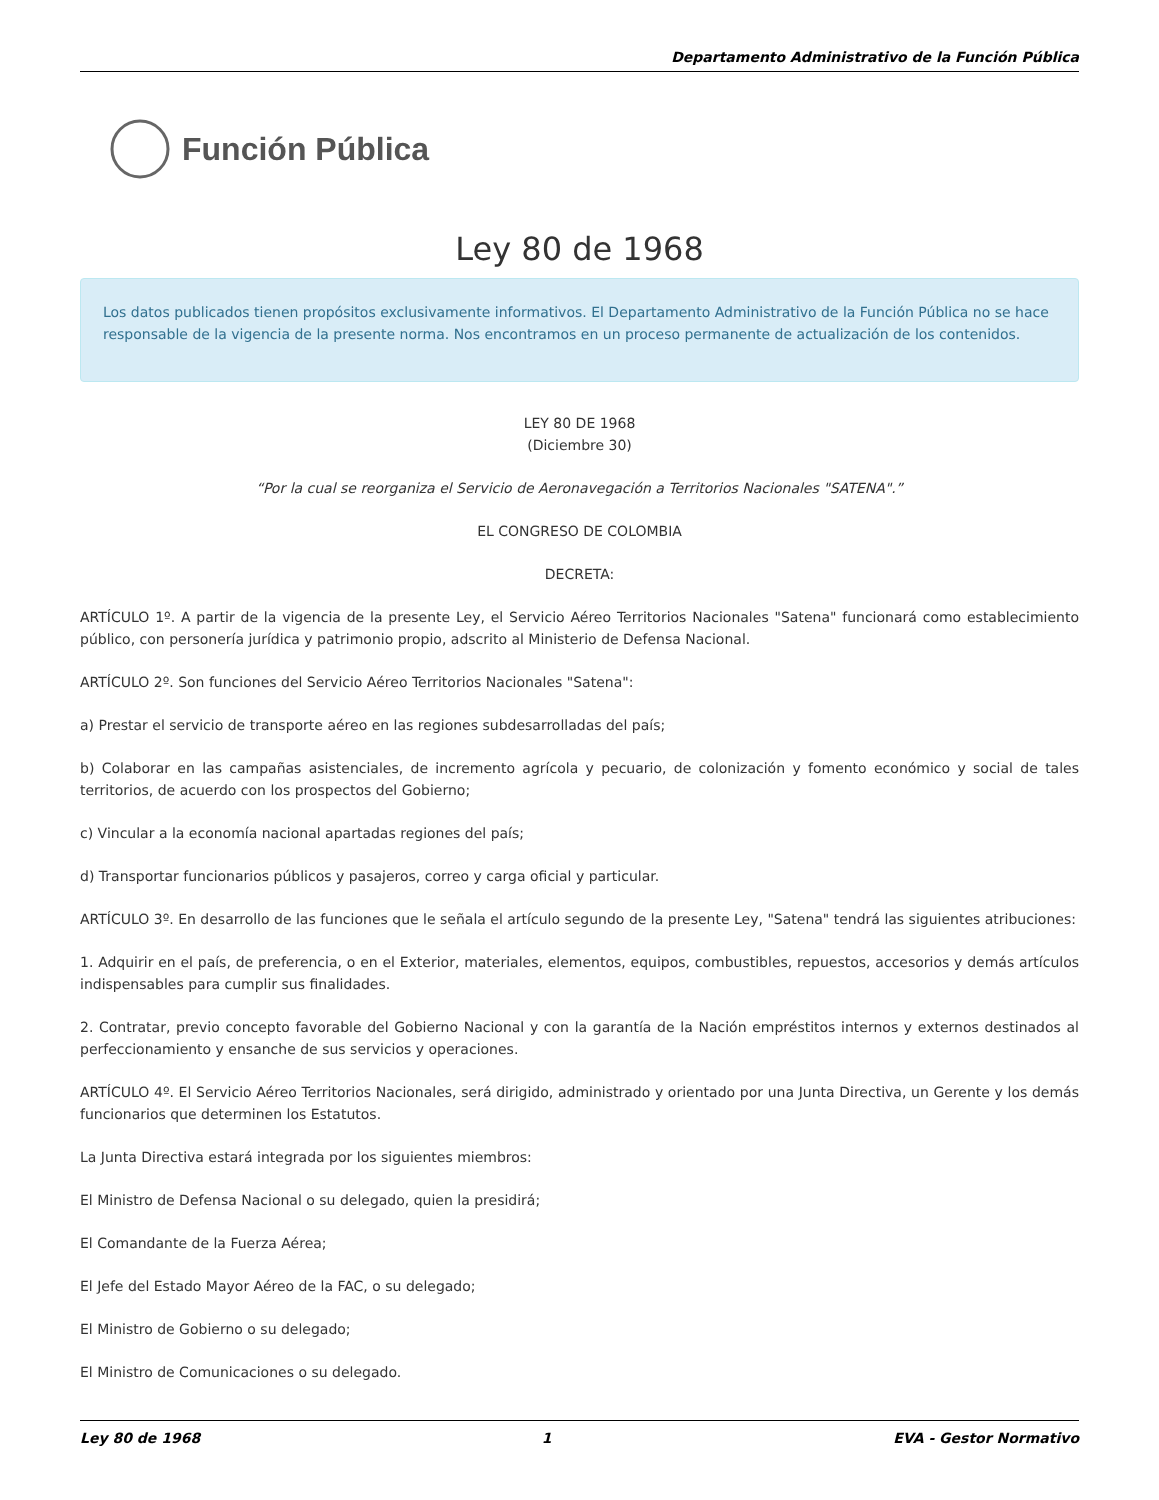Departamento Administrativo de la Función Pública
Función Pública
Ley 80 de 1968
Los datos publicados tienen propósitos exclusivamente informativos. El Departamento Administrativo de la Función Pública no se hace responsable de la vigencia de la presente norma. Nos encontramos en un proceso permanente de actualización de los contenidos.
LEY 80 DE 1968
(Diciembre 30)
“Por la cual se reorganiza el Servicio de Aeronavegación a Territorios Nacionales "SATENA".”
EL CONGRESO DE COLOMBIA
DECRETA:
ARTÍCULO 1º. A partir de la vigencia de la presente Ley, el Servicio Aéreo Territorios Nacionales "Satena" funcionará como establecimiento público, con personería jurídica y patrimonio propio, adscrito al Ministerio de Defensa Nacional.
ARTÍCULO 2º. Son funciones del Servicio Aéreo Territorios Nacionales "Satena":
a) Prestar el servicio de transporte aéreo en las regiones subdesarrolladas del país;
b) Colaborar en las campañas asistenciales, de incremento agrícola y pecuario, de colonización y fomento económico y social de tales territorios, de acuerdo con los prospectos del Gobierno;
c) Vincular a la economía nacional apartadas regiones del país;
d) Transportar funcionarios públicos y pasajeros, correo y carga oficial y particular.
ARTÍCULO 3º. En desarrollo de las funciones que le señala el artículo segundo de la presente Ley, "Satena" tendrá las siguientes atribuciones:
1. Adquirir en el país, de preferencia, o en el Exterior, materiales, elementos, equipos, combustibles, repuestos, accesorios y demás artículos indispensables para cumplir sus finalidades.
2. Contratar, previo concepto favorable del Gobierno Nacional y con la garantía de la Nación empréstitos internos y externos destinados al perfeccionamiento y ensanche de sus servicios y operaciones.
ARTÍCULO 4º. El Servicio Aéreo Territorios Nacionales, será dirigido, administrado y orientado por una Junta Directiva, un Gerente y los demás funcionarios que determinen los Estatutos.
La Junta Directiva estará integrada por los siguientes miembros:
El Ministro de Defensa Nacional o su delegado, quien la presidirá;
El Comandante de la Fuerza Aérea;
El Jefe del Estado Mayor Aéreo de la FAC, o su delegado;
El Ministro de Gobierno o su delegado;
El Ministro de Comunicaciones o su delegado.
Ley 80 de 1968 1 EVA - Gestor Normativo